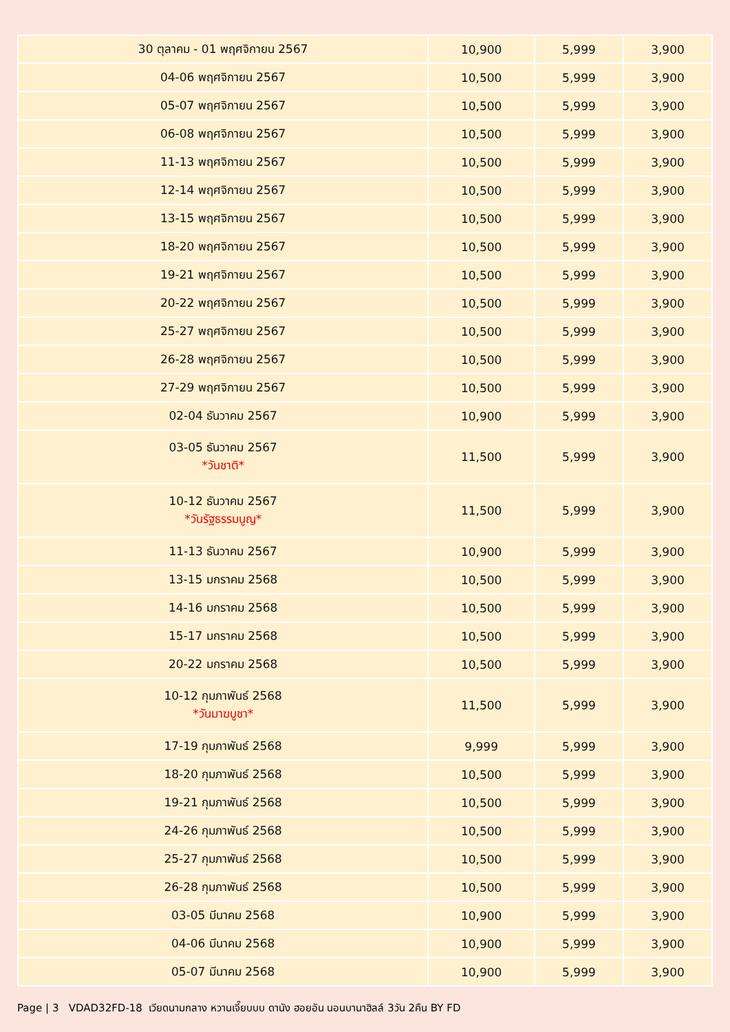| 30 ตุลาคม - 01 พฤศจิกายน 2567 | 10,900 | 5,999 | 3,900 |
| 04-06 พฤศจิกายน 2567 | 10,500 | 5,999 | 3,900 |
| 05-07 พฤศจิกายน 2567 | 10,500 | 5,999 | 3,900 |
| 06-08 พฤศจิกายน 2567 | 10,500 | 5,999 | 3,900 |
| 11-13 พฤศจิกายน 2567 | 10,500 | 5,999 | 3,900 |
| 12-14 พฤศจิกายน 2567 | 10,500 | 5,999 | 3,900 |
| 13-15 พฤศจิกายน 2567 | 10,500 | 5,999 | 3,900 |
| 18-20 พฤศจิกายน 2567 | 10,500 | 5,999 | 3,900 |
| 19-21 พฤศจิกายน 2567 | 10,500 | 5,999 | 3,900 |
| 20-22 พฤศจิกายน 2567 | 10,500 | 5,999 | 3,900 |
| 25-27 พฤศจิกายน 2567 | 10,500 | 5,999 | 3,900 |
| 26-28 พฤศจิกายน 2567 | 10,500 | 5,999 | 3,900 |
| 27-29 พฤศจิกายน 2567 | 10,500 | 5,999 | 3,900 |
| 02-04 ธันวาคม 2567 | 10,900 | 5,999 | 3,900 |
| 03-05 ธันวาคม 2567 *วันชาติ* | 11,500 | 5,999 | 3,900 |
| 10-12 ธันวาคม 2567 *วันรัฐธรรมนูญ* | 11,500 | 5,999 | 3,900 |
| 11-13 ธันวาคม 2567 | 10,900 | 5,999 | 3,900 |
| 13-15 มกราคม 2568 | 10,500 | 5,999 | 3,900 |
| 14-16 มกราคม 2568 | 10,500 | 5,999 | 3,900 |
| 15-17 มกราคม 2568 | 10,500 | 5,999 | 3,900 |
| 20-22 มกราคม 2568 | 10,500 | 5,999 | 3,900 |
| 10-12 กุมภาพันธ์ 2568 *วันมาฆบูชา* | 11,500 | 5,999 | 3,900 |
| 17-19 กุมภาพันธ์ 2568 | 9,999 | 5,999 | 3,900 |
| 18-20 กุมภาพันธ์ 2568 | 10,500 | 5,999 | 3,900 |
| 19-21 กุมภาพันธ์ 2568 | 10,500 | 5,999 | 3,900 |
| 24-26 กุมภาพันธ์ 2568 | 10,500 | 5,999 | 3,900 |
| 25-27 กุมภาพันธ์ 2568 | 10,500 | 5,999 | 3,900 |
| 26-28 กุมภาพันธ์ 2568 | 10,500 | 5,999 | 3,900 |
| 03-05 มีนาคม 2568 | 10,900 | 5,999 | 3,900 |
| 04-06 มีนาคม 2568 | 10,900 | 5,999 | 3,900 |
| 05-07 มีนาคม 2568 | 10,900 | 5,999 | 3,900 |
Page | 3 VDAD32FD-18 เวียดนามกลาง หวานเจี๊ยบบบ ดานัง ฮอยอัน นอนบานาฮิลล์ 3วัน 2คืน BY FD